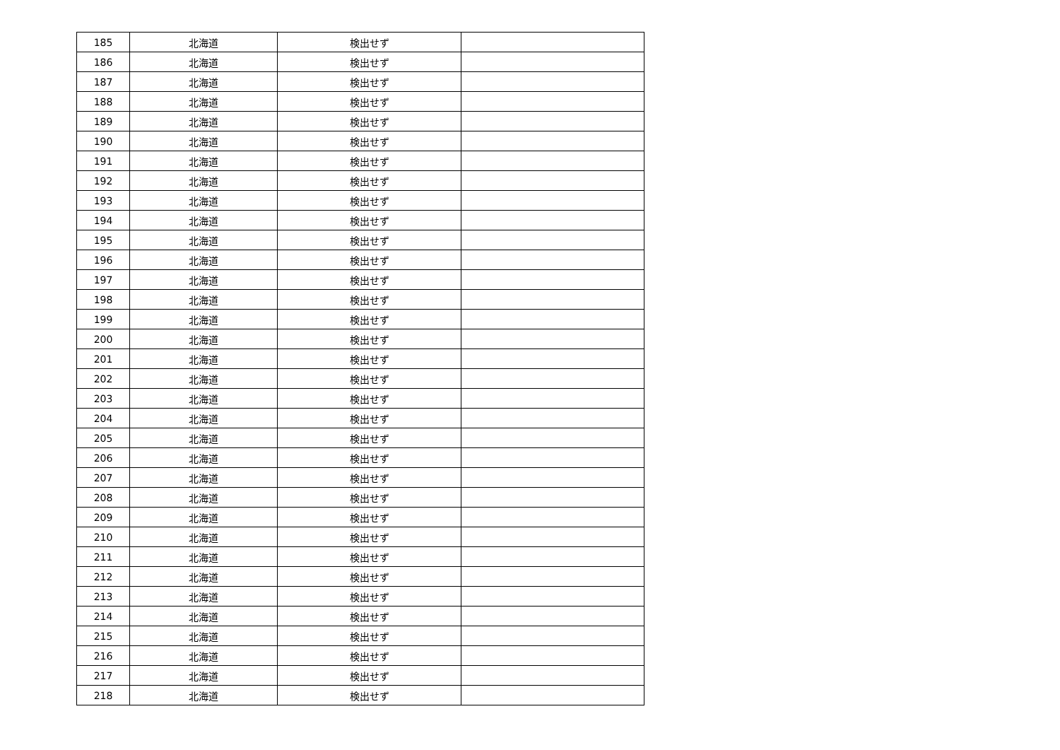| 185 | 北海道 | 検出せず | |
| 186 | 北海道 | 検出せず | |
| 187 | 北海道 | 検出せず | |
| 188 | 北海道 | 検出せず | |
| 189 | 北海道 | 検出せず | |
| 190 | 北海道 | 検出せず | |
| 191 | 北海道 | 検出せず | |
| 192 | 北海道 | 検出せず | |
| 193 | 北海道 | 検出せず | |
| 194 | 北海道 | 検出せず | |
| 195 | 北海道 | 検出せず | |
| 196 | 北海道 | 検出せず | |
| 197 | 北海道 | 検出せず | |
| 198 | 北海道 | 検出せず | |
| 199 | 北海道 | 検出せず | |
| 200 | 北海道 | 検出せず | |
| 201 | 北海道 | 検出せず | |
| 202 | 北海道 | 検出せず | |
| 203 | 北海道 | 検出せず | |
| 204 | 北海道 | 検出せず | |
| 205 | 北海道 | 検出せず | |
| 206 | 北海道 | 検出せず | |
| 207 | 北海道 | 検出せず | |
| 208 | 北海道 | 検出せず | |
| 209 | 北海道 | 検出せず | |
| 210 | 北海道 | 検出せず | |
| 211 | 北海道 | 検出せず | |
| 212 | 北海道 | 検出せず | |
| 213 | 北海道 | 検出せず | |
| 214 | 北海道 | 検出せず | |
| 215 | 北海道 | 検出せず | |
| 216 | 北海道 | 検出せず | |
| 217 | 北海道 | 検出せず | |
| 218 | 北海道 | 検出せず | |